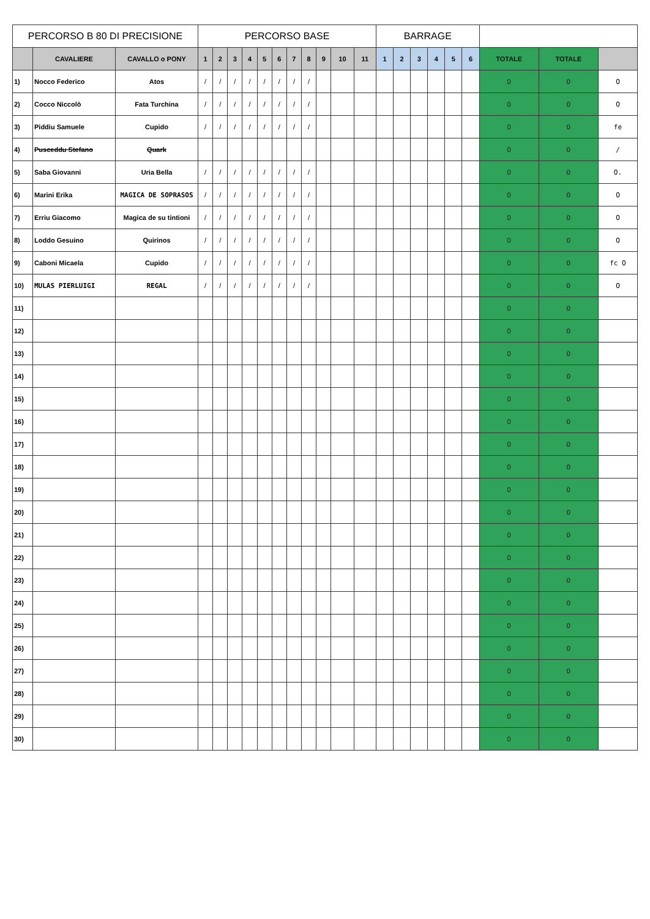| PERCORSO B 80 DI PRECISIONE | | | PERCORSO BASE | | | | | | | | | | | BARRAGE | | | | | | | | |
| --- | --- | --- | --- | --- | --- | --- | --- | --- | --- | --- | --- | --- | --- | --- | --- | --- | --- | --- | --- | --- | --- | --- |
| | CAVALIERE | CAVALLO o PONY | 1 | 2 | 3 | 4 | 5 | 6 | 7 | 8 | 9 | 10 | 11 | 1 | 2 | 3 | 4 | 5 | 6 | TOTALE | TOTALE | |
| 1) | Nocco Federico | Atos | / | / | / | / | / | / | / | / | | | | | | | | | | 0 | 0 | O |
| 2) | Cocco Niccolò | Fata Turchina | / | / | / | / | / | / | / | / | | | | | | | | | | 0 | 0 | O |
| 3) | Piddiu Samuele | Cupido | / | / | / | / | / | / | / | / | | | | | | | | | | 0 | 0 | fe |
| 4) | Pusceddu Stefano | Quark | | | | | | | | | | | | | | | | | | 0 | 0 | / |
| 5) | Saba Giovanni | Uria Bella | / | / | / | / | / | / | / | / | | | | | | | | | | 0 | 0 | O. |
| 6) | Marini Erika | MAGICA DE SOPRASOS | / | / | / | / | / | / | / | / | | | | | | | | | | 0 | 0 | O |
| 7) | Erriu Giacomo | Magica de su tintioni | / | / | / | / | / | / | / | / | | | | | | | | | | 0 | 0 | O |
| 8) | Loddo Gesuino | Quirinos | / | / | / | / | / | / | / | / | | | | | | | | | | 0 | 0 | O |
| 9) | Caboni Micaela | Cupido | / | / | / | / | / | / | / | / | | | | | | | | | | 0 | 0 | fc O |
| 10) | MULAS PIERLUIGI | REGAL | / | / | / | / | / | / | / | / | | | | | | | | | | 0 | 0 | O |
| 11) | | | | | | | | | | | | | | | | | | | | 0 | 0 | |
| 12) | | | | | | | | | | | | | | | | | | | | 0 | 0 | |
| 13) | | | | | | | | | | | | | | | | | | | | 0 | 0 | |
| 14) | | | | | | | | | | | | | | | | | | | | 0 | 0 | |
| 15) | | | | | | | | | | | | | | | | | | | | 0 | 0 | |
| 16) | | | | | | | | | | | | | | | | | | | | 0 | 0 | |
| 17) | | | | | | | | | | | | | | | | | | | | 0 | 0 | |
| 18) | | | | | | | | | | | | | | | | | | | | 0 | 0 | |
| 19) | | | | | | | | | | | | | | | | | | | | 0 | 0 | |
| 20) | | | | | | | | | | | | | | | | | | | | 0 | 0 | |
| 21) | | | | | | | | | | | | | | | | | | | | 0 | 0 | |
| 22) | | | | | | | | | | | | | | | | | | | | 0 | 0 | |
| 23) | | | | | | | | | | | | | | | | | | | | 0 | 0 | |
| 24) | | | | | | | | | | | | | | | | | | | | 0 | 0 | |
| 25) | | | | | | | | | | | | | | | | | | | | 0 | 0 | |
| 26) | | | | | | | | | | | | | | | | | | | | 0 | 0 | |
| 27) | | | | | | | | | | | | | | | | | | | | 0 | 0 | |
| 28) | | | | | | | | | | | | | | | | | | | | 0 | 0 | |
| 29) | | | | | | | | | | | | | | | | | | | | 0 | 0 | |
| 30) | | | | | | | | | | | | | | | | | | | | 0 | 0 | |